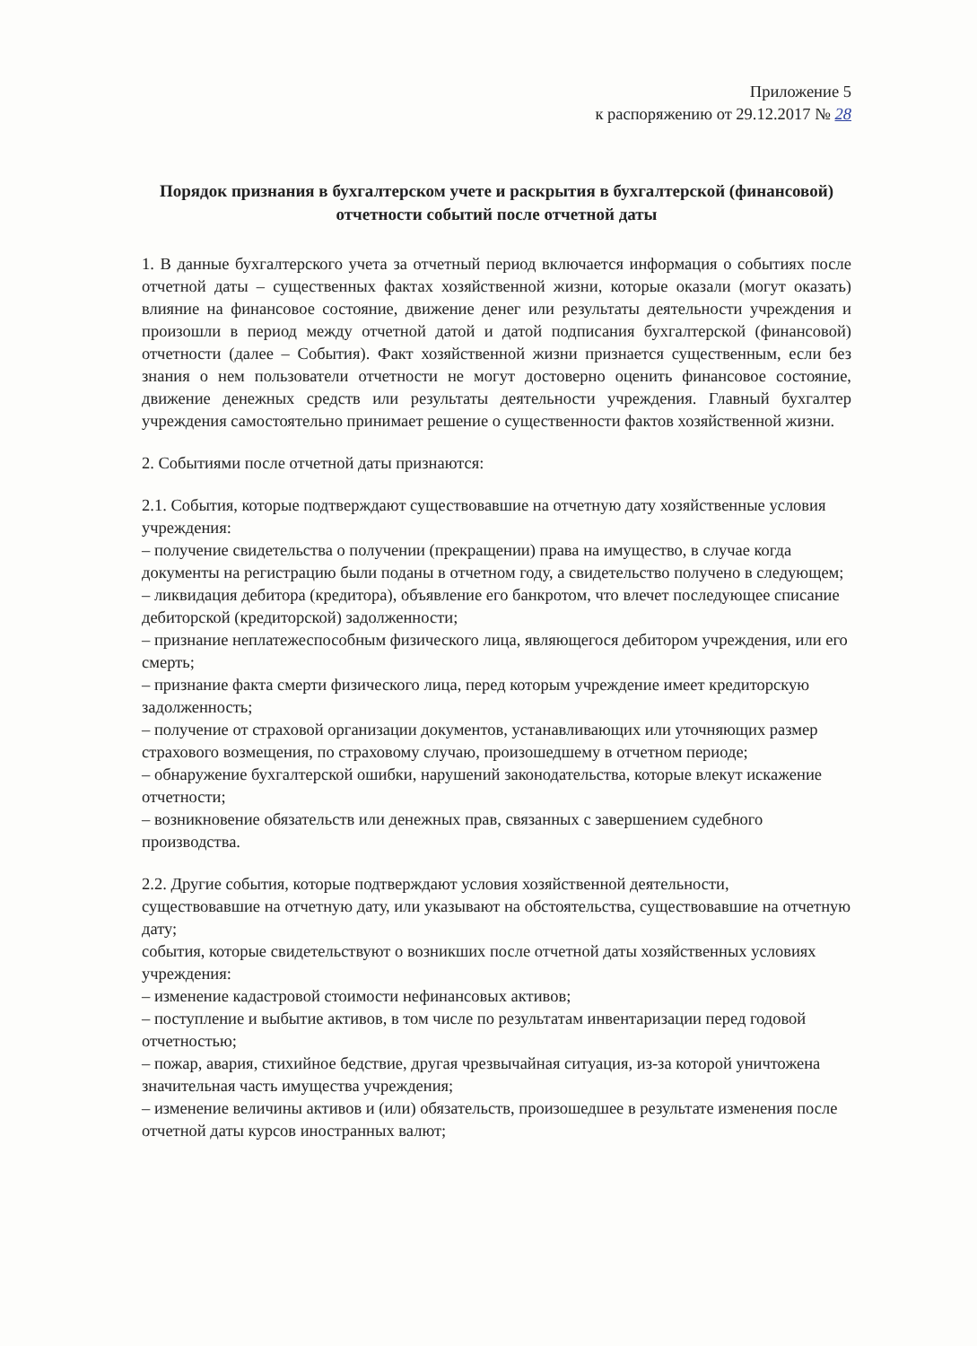Приложение 5
к распоряжению от 29.12.2017 № 28
Порядок признания в бухгалтерском учете и раскрытия в бухгалтерской (финансовой) отчетности событий после отчетной даты
1. В данные бухгалтерского учета за отчетный период включается информация о событиях после отчетной даты – существенных фактах хозяйственной жизни, которые оказали (могут оказать) влияние на финансовое состояние, движение денег или результаты деятельности учреждения и произошли в период между отчетной датой и датой подписания бухгалтерской (финансовой) отчетности (далее – События). Факт хозяйственной жизни признается существенным, если без знания о нем пользователи отчетности не могут достоверно оценить финансовое состояние, движение денежных средств или результаты деятельности учреждения. Главный бухгалтер учреждения самостоятельно принимает решение о существенности фактов хозяйственной жизни.
2. Событиями после отчетной даты признаются:
2.1. События, которые подтверждают существовавшие на отчетную дату хозяйственные условия учреждения:
– получение свидетельства о получении (прекращении) права на имущество, в случае когда документы на регистрацию были поданы в отчетном году, а свидетельство получено в следующем;
– ликвидация дебитора (кредитора), объявление его банкротом, что влечет последующее списание дебиторской (кредиторской) задолженности;
– признание неплатежеспособным физического лица, являющегося дебитором учреждения, или его смерть;
– признание факта смерти физического лица, перед которым учреждение имеет кредиторскую задолженность;
– получение от страховой организации документов, устанавливающих или уточняющих размер страхового возмещения, по страховому случаю, произошедшему в отчетном периоде;
– обнаружение бухгалтерской ошибки, нарушений законодательства, которые влекут искажение отчетности;
– возникновение обязательств или денежных прав, связанных с завершением судебного производства.
2.2. Другие события, которые подтверждают условия хозяйственной деятельности, существовавшие на отчетную дату, или указывают на обстоятельства, существовавшие на отчетную дату;
события, которые свидетельствуют о возникших после отчетной даты хозяйственных условиях учреждения:
– изменение кадастровой стоимости нефинансовых активов;
– поступление и выбытие активов, в том числе по результатам инвентаризации перед годовой отчетностью;
– пожар, авария, стихийное бедствие, другая чрезвычайная ситуация, из-за которой уничтожена значительная часть имущества учреждения;
– изменение величины активов и (или) обязательств, произошедшее в результате изменения после отчетной даты курсов иностранных валют;